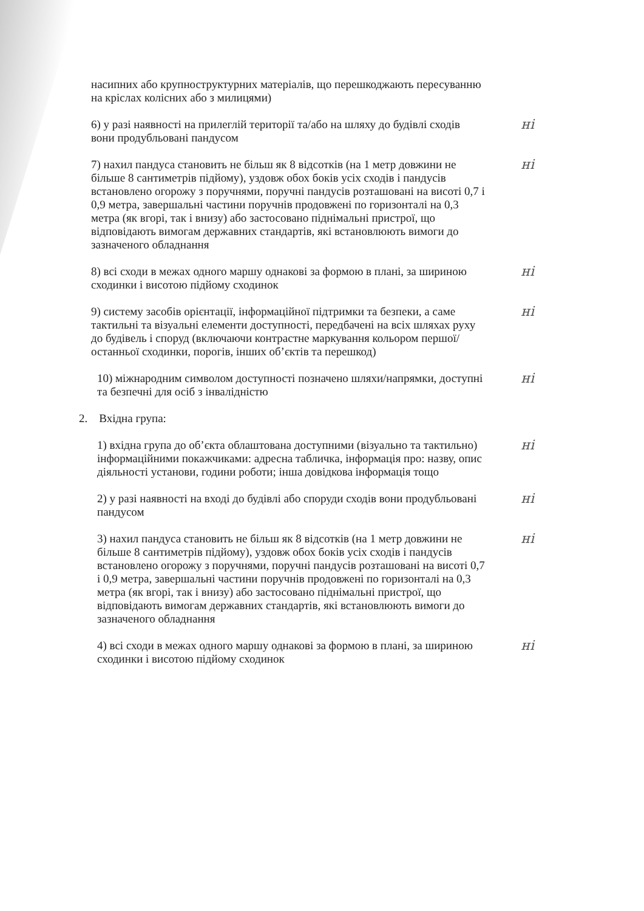насипних або крупноструктурних матеріалів, що перешкоджають пересуванню на кріслах колісних або з милицями)
6) у разі наявності на прилеглій території та/або на шляху до будівлі сходів вони продубльовані пандусом
ні
7) нахил пандуса становить не більш як 8 відсотків (на 1 метр довжини не більше 8 сантиметрів підйому), уздовж обох боків усіх сходів і пандусів встановлено огорожу з поручнями, поручні пандусів розташовані на висоті 0,7 і 0,9 метра, завершальні частини поручнів продовжені по горизонталі на 0,3 метра (як вгорі, так і внизу) або застосовано піднімальні пристрої, що відповідають вимогам державних стандартів, які встановлюють вимоги до зазначеного обладнання
ні
8) всі сходи в межах одного маршу однакові за формою в плані, за шириною сходинки і висотою підйому сходинок
ні
9) систему засобів орієнтації, інформаційної підтримки та безпеки, а саме тактильні та візуальні елементи доступності, передбачені на всіх шляхах руху до будівель і споруд (включаючи контрастне маркування кольором першої/останньої сходинки, порогів, інших об’єктів та перешкод)
ні
10) міжнародним символом доступності позначено шляхи/напрямки, доступні та безпечні для осіб з інвалідністю
ні
2. Вхідна група:
1) вхідна група до об’єкта облаштована доступними (візуально та тактильно) інформаційними покажчиками: адресна табличка, інформація про: назву, опис діяльності установи, години роботи; інша довідкова інформація тощо
ні
2) у разі наявності на вході до будівлі або споруди сходів вони продубльовані пандусом
ні
3) нахил пандуса становить не більш як 8 відсотків (на 1 метр довжини не більше 8 сантиметрів підйому), уздовж обох боків усіх сходів і пандусів встановлено огорожу з поручнями, поручні пандусів розташовані на висоті 0,7 і 0,9 метра, завершальні частини поручнів продовжені по горизонталі на 0,3 метра (як вгорі, так і внизу) або застосовано піднімальні пристрої, що відповідають вимогам державних стандартів, які встановлюють вимоги до зазначеного обладнання
ні
4) всі сходи в межах одного маршу однакові за формою в плані, за шириною сходинки і висотою підйому сходинок
ні